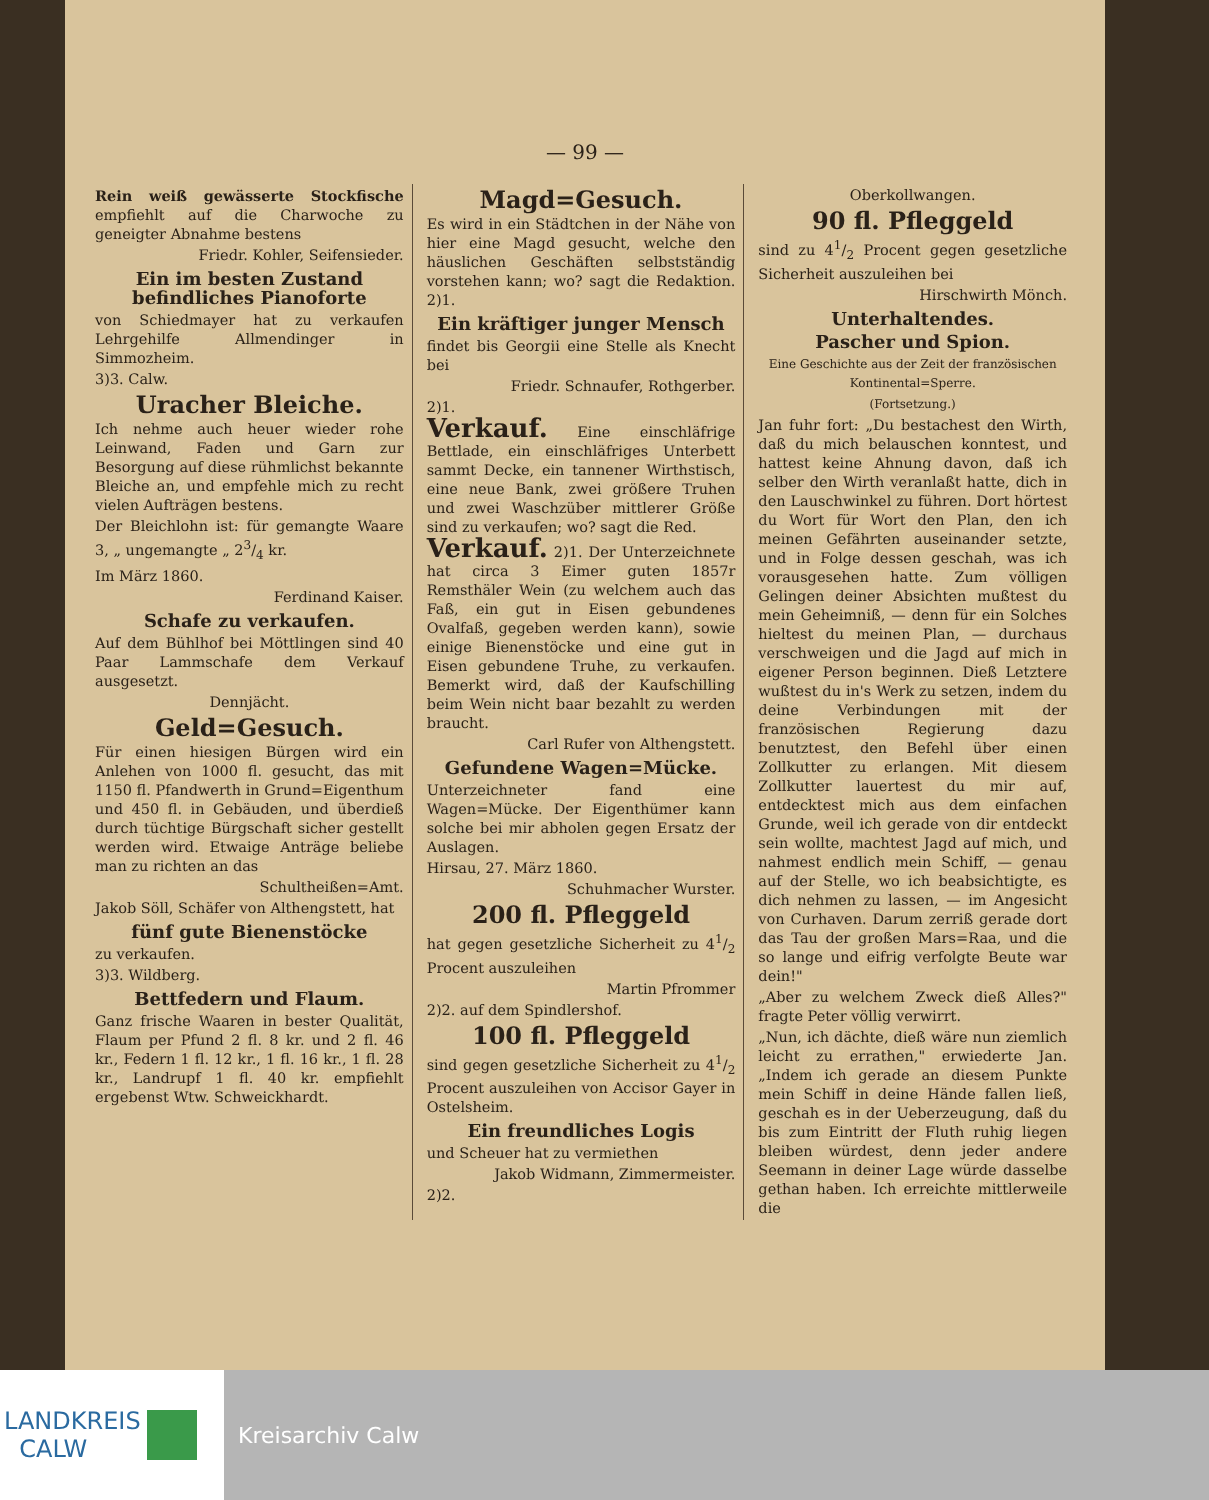— 99 —
Rein weiß gewässerte Stockfische empfiehlt auf die Charwoche zu geneigter Abnahme bestens
Friedr. Kohler, Seifensieder.
Ein im besten Zustand befindliches Pianoforte
von Schiedmayer hat zu verkaufen Lehrgehilfe Allmendinger in Simmozheim.
3)3. Calw.
Uracher Bleiche.
Ich nehme auch heuer wieder rohe Leinwand, Faden und Garn zur Besorgung auf diese rühmlichst bekannte Bleiche an, und empfehle mich zu recht vielen Aufträgen bestens.
Der Bleichlohn ist: für gemangte Waare 3, „ ungemangte „ 23/4 kr.
Im März 1860.
Ferdinand Kaiser.
Schafe zu verkaufen.
Auf dem Bühlhof bei Möttlingen sind 40 Paar Lammschafe dem Verkauf ausgesetzt.
Dennjächt.
Geld=Gesuch.
Für einen hiesigen Bürgen wird ein Anlehen von 1000 fl. gesucht, das mit 1150 fl. Pfandwerth in Grund=Eigenthum und 450 fl. in Gebäuden, und überdieß durch tüchtige Bürgschaft sicher gestellt werden wird. Etwaige Anträge beliebe man zu richten an das
Schultheißen=Amt.
Jakob Söll, Schäfer von Althengstett, hat
fünf gute Bienenstöcke
zu verkaufen.
3)3. Wildberg.
Bettfedern und Flaum.
Ganz frische Waaren in bester Qualität, Flaum per Pfund 2 fl. 8 kr. und 2 fl. 46 kr., Federn 1 fl. 12 kr., 1 fl. 16 kr., 1 fl. 28 kr., Landrupf 1 fl. 40 kr. empfiehlt ergebenst Wtw. Schweickhardt.
Magd=Gesuch.
Es wird in ein Städtchen in der Nähe von hier eine Magd gesucht, welche den häuslichen Geschäften selbstständig vorstehen kann; wo? sagt die Redaktion. 2)1.
Ein kräftiger junger Mensch
findet bis Georgii eine Stelle als Knecht bei
Friedr. Schnaufer, Rothgerber.
2)1.
Verkauf. Eine einschläfrige Bettlade, ein einschläfriges Unterbett sammt Decke, ein tannener Wirthstisch, eine neue Bank, zwei größere Truhen und zwei Waschzüber mittlerer Größe sind zu verkaufen; wo? sagt die Red.
Verkauf. 2)1. Der Unterzeichnete hat circa 3 Eimer guten 1857r Remsthäler Wein (zu welchem auch das Faß, ein gut in Eisen gebundenes Ovalfaß, gegeben werden kann), sowie einige Bienenstöcke und eine gut in Eisen gebundene Truhe, zu verkaufen. Bemerkt wird, daß der Kaufschilling beim Wein nicht baar bezahlt zu werden braucht.
Carl Rufer von Althengstett.
Gefundene Wagen=Mücke.
Unterzeichneter fand eine Wagen=Mücke. Der Eigenthümer kann solche bei mir abholen gegen Ersatz der Auslagen.
Hirsau, 27. März 1860.
Schuhmacher Wurster.
200 fl. Pfleggeld
hat gegen gesetzliche Sicherheit zu 41/2 Procent auszuleihen
Martin Pfrommer
2)2. auf dem Spindlershof.
100 fl. Pfleggeld
sind gegen gesetzliche Sicherheit zu 41/2 Procent auszuleihen von Accisor Gayer in Ostelsheim.
Ein freundliches Logis
und Scheuer hat zu vermiethen
Jakob Widmann, Zimmermeister.
2)2.
Oberkollwangen.
90 fl. Pfleggeld
sind zu 41/2 Procent gegen gesetzliche Sicherheit auszuleihen bei
Hirschwirth Mönch.
Unterhaltendes.
Pascher und Spion.
Eine Geschichte aus der Zeit der französischen Kontinental=Sperre.
(Fortsetzung.)
Jan fuhr fort: „Du bestachest den Wirth, daß du mich belauschen konntest, und hattest keine Ahnung davon, daß ich selber den Wirth veranlaßt hatte, dich in den Lauschwinkel zu führen. Dort hörtest du Wort für Wort den Plan, den ich meinen Gefährten auseinander setzte, und in Folge dessen geschah, was ich vorausgesehen hatte. Zum völligen Gelingen deiner Absichten mußtest du mein Geheimniß, — denn für ein Solches hieltest du meinen Plan, — durchaus verschweigen und die Jagd auf mich in eigener Person beginnen. Dieß Letztere wußtest du in's Werk zu setzen, indem du deine Verbindungen mit der französischen Regierung dazu benutztest, den Befehl über einen Zollkutter zu erlangen. Mit diesem Zollkutter lauertest du mir auf, entdecktest mich aus dem einfachen Grunde, weil ich gerade von dir entdeckt sein wollte, machtest Jagd auf mich, und nahmest endlich mein Schiff, — genau auf der Stelle, wo ich beabsichtigte, es dich nehmen zu lassen, — im Angesicht von Curhaven. Darum zerriß gerade dort das Tau der großen Mars=Raa, und die so lange und eifrig verfolgte Beute war dein!"
„Aber zu welchem Zweck dieß Alles?" fragte Peter völlig verwirrt.
„Nun, ich dächte, dieß wäre nun ziemlich leicht zu errathen," erwiederte Jan. „Indem ich gerade an diesem Punkte mein Schiff in deine Hände fallen ließ, geschah es in der Ueberzeugung, daß du bis zum Eintritt der Fluth ruhig liegen bleiben würdest, denn jeder andere Seemann in deiner Lage würde dasselbe gethan haben. Ich erreichte mittlerweile die
LANDKREIS
CALW
Kreisarchiv Calw